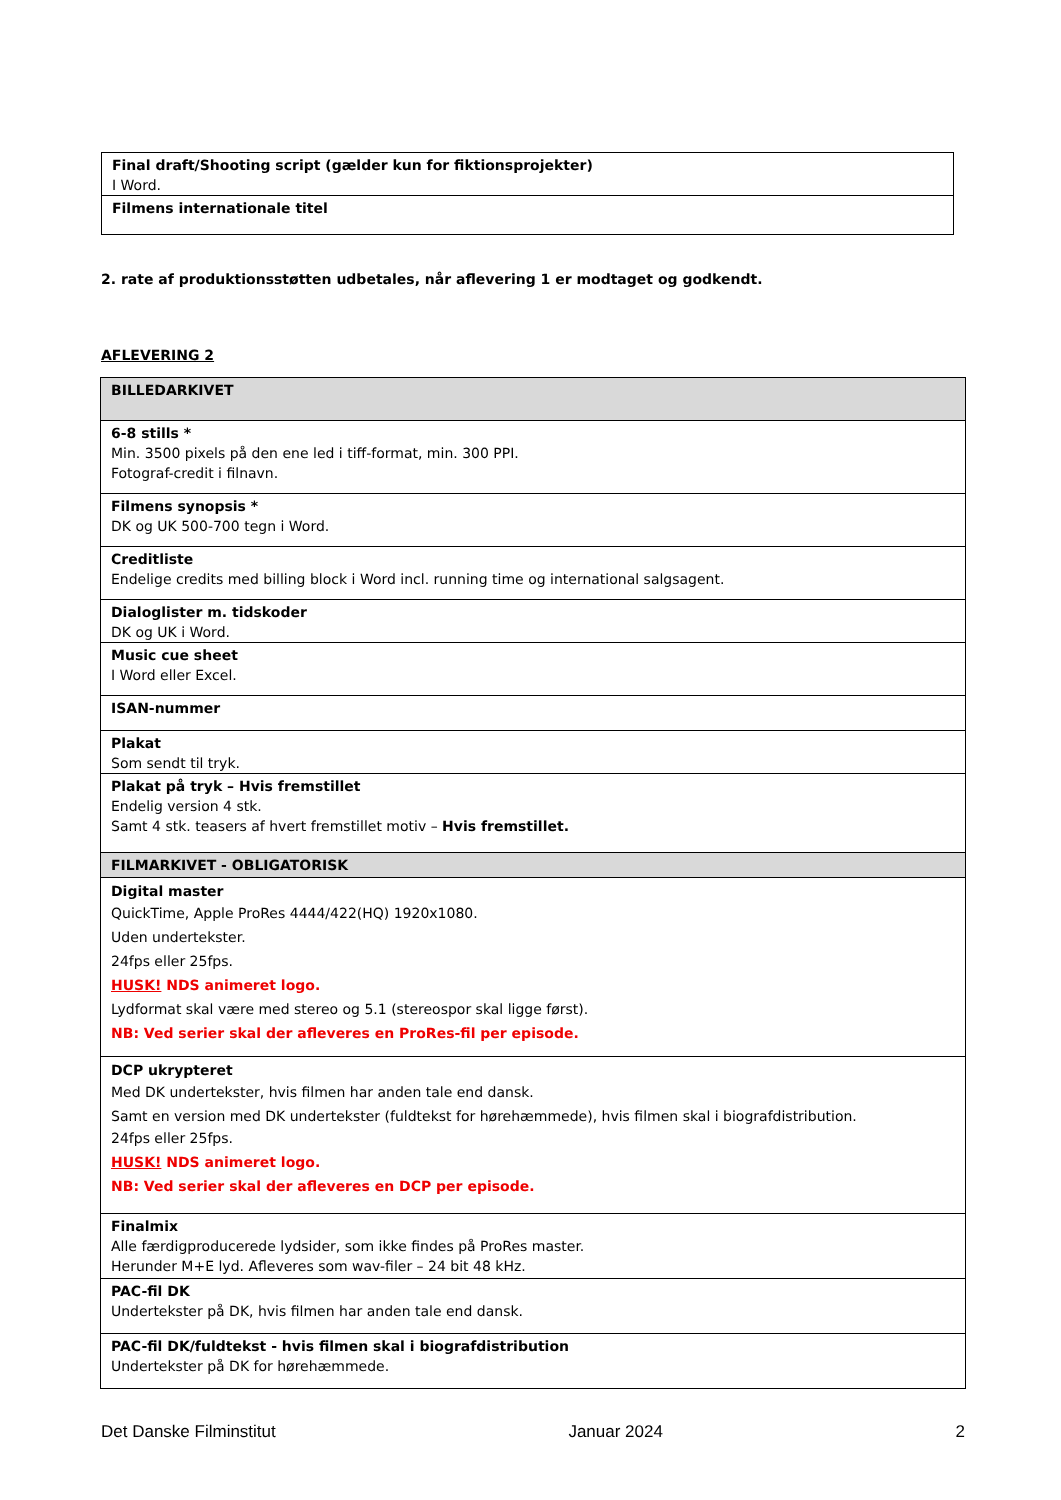| Final draft/Shooting script (gælder kun for fiktionsprojekter) I Word. |
| Filmens internationale titel |
2. rate af produktionsstøtten udbetales, når aflevering 1 er modtaget og godkendt.
AFLEVERING 2
| BILLEDARKIVET |
| 6-8 stills * Min. 3500 pixels på den ene led i tiff-format, min. 300 PPI. Fotograf-credit i filnavn. |
| Filmens synopsis * DK og UK 500-700 tegn i Word. |
| Creditliste Endelige credits med billing block i Word incl. running time og international salgsagent. |
| Dialoglister m. tidskoder DK og UK i Word. |
| Music cue sheet I Word eller Excel. |
| ISAN-nummer |
| Plakat Som sendt til tryk. |
| Plakat på tryk – Hvis fremstillet Endelig version 4 stk. Samt 4 stk. teasers af hvert fremstillet motiv – Hvis fremstillet. |
| FILMARKIVET - OBLIGATORISK |
| Digital master QuickTime, Apple ProRes 4444/422(HQ) 1920x1080. Uden undertekster. 24fps eller 25fps. HUSK! NDS animeret logo. Lydformat skal være med stereo og 5.1 (stereospor skal ligge først). NB: Ved serier skal der afleveres en ProRes-fil per episode. |
| DCP ukrypteret Med DK undertekster, hvis filmen har anden tale end dansk. Samt en version med DK undertekster (fuldtekst for hørehæmmede), hvis filmen skal i biografdistribution. 24fps eller 25fps. HUSK! NDS animeret logo. NB: Ved serier skal der afleveres en DCP per episode. |
| Finalmix Alle færdigproducerede lydsider, som ikke findes på ProRes master. Herunder M+E lyd. Afleveres som wav-filer – 24 bit 48 kHz. |
| PAC-fil DK Undertekster på DK, hvis filmen har anden tale end dansk. |
| PAC-fil DK/fuldtekst - hvis filmen skal i biografdistribution Undertekster på DK for hørehæmmede. |
Det Danske Filminstitut Januar 2024 2